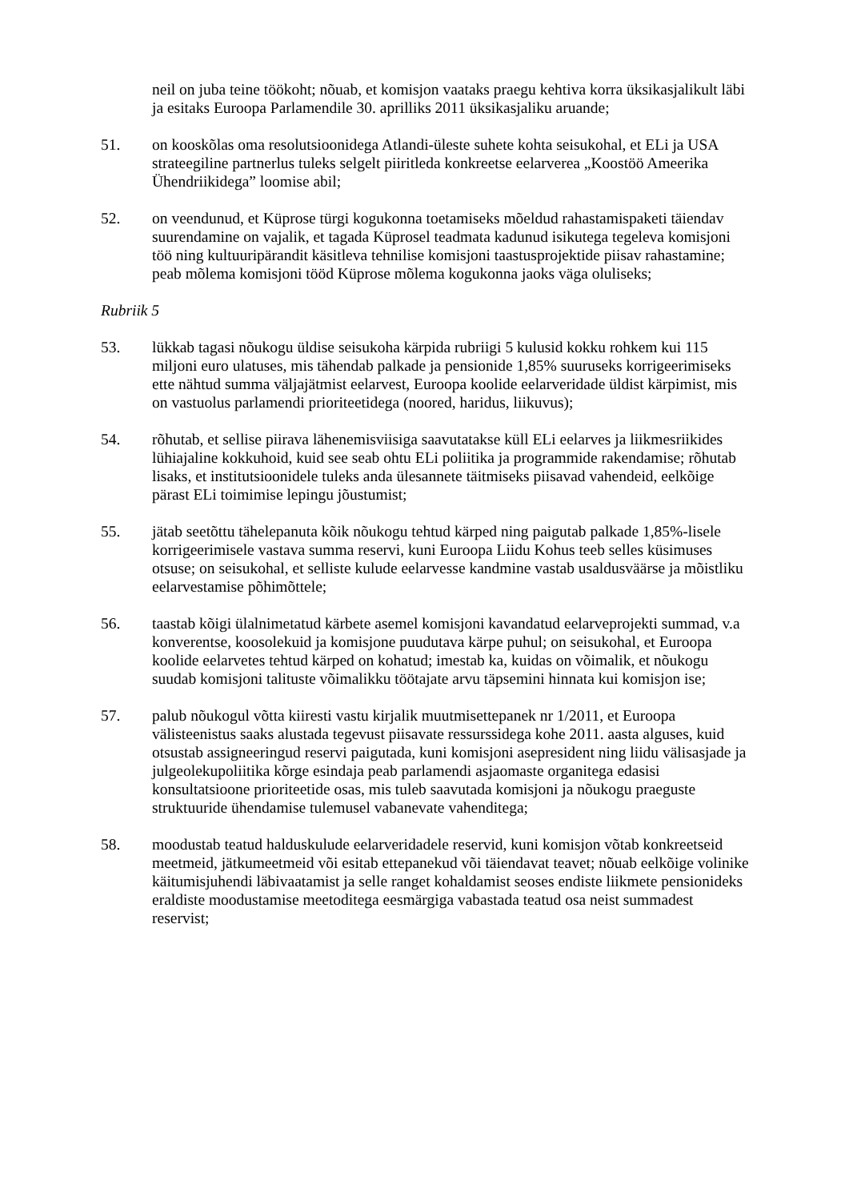neil on juba teine töökoht; nõuab, et komisjon vaataks praegu kehtiva korra üksikasjalikult läbi ja esitaks Euroopa Parlamendile 30. aprilliks 2011 üksikasjaliku aruande;
51. on kooskõlas oma resolutsioonidega Atlandi-üleste suhete kohta seisukohal, et ELi ja USA strateegiline partnerlus tuleks selgelt piiritleda konkreetse eelarverea „Koostöö Ameerika Ühendriikidega” loomise abil;
52. on veendunud, et Küprose türgi kogukonna toetamiseks mõeldud rahastamispaketi täiendav suurendamine on vajalik, et tagada Küprosel teadmata kadunud isikutega tegeleva komisjoni töö ning kultuuripärandit käsitleva tehnilise komisjoni taastusprojektide piisav rahastamine; peab mõlema komisjoni tööd Küprose mõlema kogukonna jaoks väga oluliseks;
Rubriik 5
53. lükkab tagasi nõukogu üldise seisukoha kärpida rubriigi 5 kulusid kokku rohkem kui 115 miljoni euro ulatuses, mis tähendab palkade ja pensionide 1,85% suuruseks korrigeerimiseks ette nähtud summa väljajätmist eelarvest, Euroopa koolide eelarveridade üldist kärpimist, mis on vastuolus parlamendi prioriteetidega (noored, haridus, liikuvus);
54. rõhutab, et sellise piirava lähenemisviisiga saavutatakse küll ELi eelarves ja liikmesriikides lühiajaline kokkuhoid, kuid see seab ohtu ELi poliitika ja programmide rakendamise; rõhutab lisaks, et institutsioonidele tuleks anda ülesannete täitmiseks piisavad vahendeid, eelkõige pärast ELi toimimise lepingu jõustumist;
55. jätab seetõttu tähelepanuta kõik nõukogu tehtud kärped ning paigutab palkade 1,85%-lisele korrigeerimisele vastava summa reservi, kuni Euroopa Liidu Kohus teeb selles küsimuses otsuse; on seisukohal, et selliste kulude eelarvesse kandmine vastab usaldusväärse ja mõistliku eelarvestamise põhimõttele;
56. taastab kõigi ülalnimetatud kärbete asemel komisjoni kavandatud eelarveprojekti summad, v.a konverentse, koosolekuid ja komisjone puudutava kärpe puhul; on seisukohal, et Euroopa koolide eelarvetes tehtud kärped on kohatud; imestab ka, kuidas on võimalik, et nõukogu suudab komisjoni talituste võimalikku töötajate arvu täpsemini hinnata kui komisjon ise;
57. palub nõukogul võtta kiiresti vastu kirjalik muutmisettepanek nr 1/2011, et Euroopa välisteenistus saaks alustada tegevust piisavate ressurssidega kohe 2011. aasta alguses, kuid otsustab assigneeringud reservi paigutada, kuni komisjoni asepresident ning liidu välisasjade ja julgeolekupoliitika kõrge esindaja peab parlamendi asjaomaste organitega edasisi konsultatsioone prioriteetide osas, mis tuleb saavutada komisjoni ja nõukogu praeguste struktuuride ühendamise tulemusel vabanevate vahenditega;
58. moodustab teatud halduskulude eelarveridadele reservid, kuni komisjon võtab konkreetseid meetmeid, jätkumeetmeid või esitab ettepanekud või täiendavat teavet; nõuab eelkõige volinike käitumisjuhendi läbivaatamist ja selle ranget kohaldamist seoses endiste liikmete pensionideks eraldiste moodustamise meetoditega eesmärgiga vabastada teatud osa neist summadest reservist;